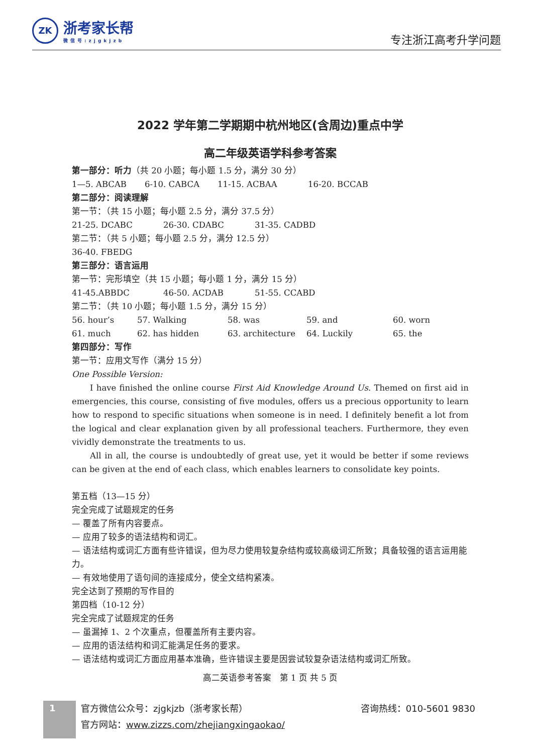ZK
浙考家长帮
微信号:zjgkjzb
专注浙江高考升学问题
2022 学年第二学期期中杭州地区(含周边)重点中学
高二年级英语学科参考答案
第一部分：听力（共 20 小题；每小题 1.5 分，满分 30 分）
| 1—5. ABCAB | 6-10. CABCA | 11-15. ACBAA | 16-20. BCCAB |
第二部分：阅读理解
第一节：（共 15 小题；每小题 2.5 分，满分 37.5 分）
| 21-25. DCABC | 26-30. CDABC | 31-35. CADBD |
第二节：（共 5 小题；每小题 2.5 分，满分 12.5 分）
36-40. FBEDG
第三部分：语言运用
第一节：完形填空（共 15 小题；每小题 1 分，满分 15 分）
| 41-45.ABBDC | 46-50. ACDAB | 51-55. CCABD |
第二节：（共 10 小题；每小题 1.5 分，满分 15 分）
| 56. hour’s | 57. Walking | 58. was | 59. and | 60. worn |
| 61. much | 62. has hidden | 63. architecture | 64. Luckily | 65. the |
第四部分：写作
第一节：应用文写作（满分 15 分）
One Possible Version:
I have finished the online course First Aid Knowledge Around Us. Themed on first aid in emergencies, this course, consisting of five modules, offers us a precious opportunity to learn how to respond to specific situations when someone is in need. I definitely benefit a lot from the logical and clear explanation given by all professional teachers. Furthermore, they even vividly demonstrate the treatments to us.
All in all, the course is undoubtedly of great use, yet it would be better if some reviews can be given at the end of each class, which enables learners to consolidate key points.
第五档（13—15 分）
完全完成了试题规定的任务
— 覆盖了所有内容要点。
— 应用了较多的语法结构和词汇。
— 语法结构或词汇方面有些许错误，但为尽力使用较复杂结构或较高级词汇所致；具备较强的语言运用能力。
— 有效地使用了语句间的连接成分，使全文结构紧凑。
完全达到了预期的写作目的
第四档（10-12 分）
完全完成了试题规定的任务
— 虽漏掉 1、2 个次重点，但覆盖所有主要内容。
— 应用的语法结构和词汇能满足任务的要求。
— 语法结构或词汇方面应用基本准确，些许错误主要是因尝试较复杂语法结构或词汇所致。
高二英语参考答案　第 1 页 共 5 页
1
官方微信公众号：zjgkjzb（浙考家长帮） 咨询热线：010-5601 9830
官方网站：www.zizzs.com/zhejiangxingaokao/